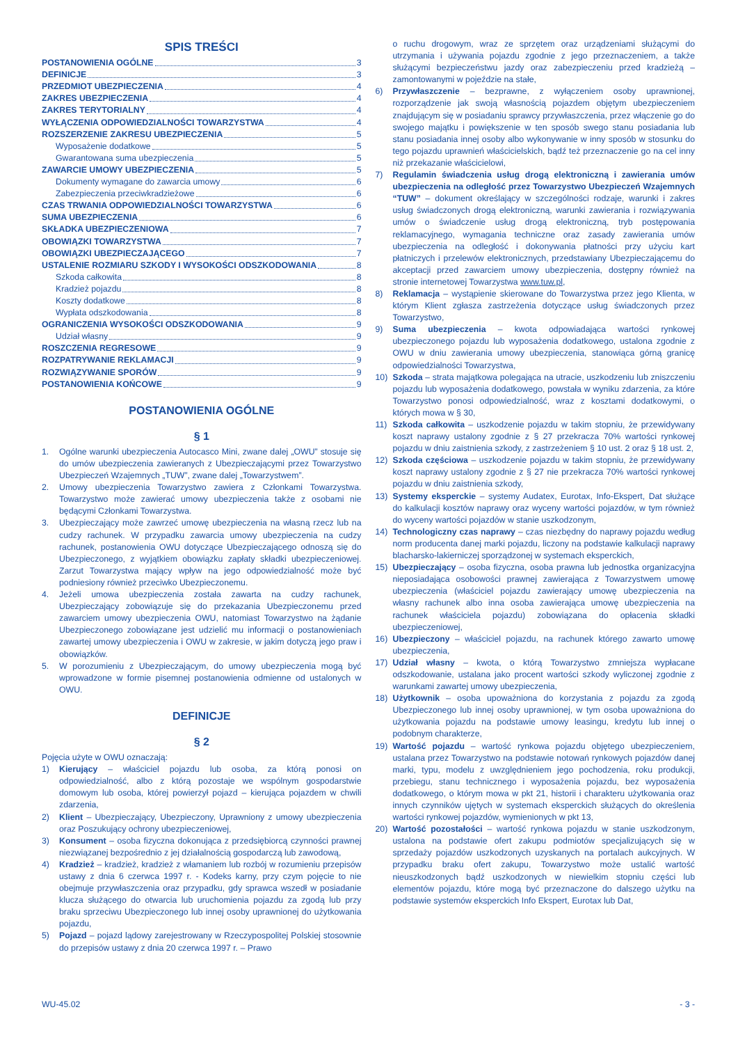SPIS TREŚCI
POSTANOWIENIA OGÓLNE 3
DEFINICJE 3
PRZEDMIOT UBEZPIECZENIA 4
ZAKRES UBEZPIECZENIA 4
ZAKRES TERYTORIALNY 4
WYŁĄCZENIA ODPOWIEDZIALNOŚCI TOWARZYSTWA 4
ROZSZERZENIE ZAKRESU UBEZPIECZENIA 5
Wyposażenie dodatkowe 5
Gwarantowana suma ubezpieczenia 5
ZAWARCIE UMOWY UBEZPIECZENIA 5
Dokumenty wymagane do zawarcia umowy 6
Zabezpieczenia przeciwkradzieżowe 6
CZAS TRWANIA ODPOWIEDZIALNOŚCI TOWARZYSTWA 6
SUMA UBEZPIECZENIA 6
SKŁADKA UBEZPIECZENIOWA 7
OBOWIĄZKI TOWARZYSTWA 7
OBOWIĄZKI UBEZPIECZAJĄCEGO 7
USTALENIE ROZMIARU SZKODY I WYSOKOŚCI ODSZKODOWANIA 8
Szkoda całkowita 8
Kradzież pojazdu 8
Koszty dodatkowe 8
Wypłata odszkodowania 8
OGRANICZENIA WYSOKOŚCI ODSZKODOWANIA 9
Udział własny 9
ROSZCZENIA REGRESOWE 9
ROZPATRYWANIE REKLAMACJI 9
ROZWIĄZYWANIE SPORÓW 9
POSTANOWIENIA KOŃCOWE 9
POSTANOWIENIA OGÓLNE
§ 1
1. Ogólne warunki ubezpieczenia Autocasco Mini, zwane dalej „OWU” stosuje się do umów ubezpieczenia zawieranych z Ubezpieczającymi przez Towarzystwo Ubezpieczeń Wzajemnych „TUW”, zwane dalej „Towarzystwem”.
2. Umowy ubezpieczenia Towarzystwo zawiera z Członkami Towarzystwa. Towarzystwo może zawierać umowy ubezpieczenia także z osobami nie będącymi Członkami Towarzystwa.
3. Ubezpieczający może zawrzeć umowę ubezpieczenia na własną rzecz lub na cudzy rachunek. W przypadku zawarcia umowy ubezpieczenia na cudzy rachunek, postanowienia OWU dotyczące Ubezpieczającego odnoszą się do Ubezpieczonego, z wyjątkiem obowiązku zapłaty składki ubezpieczeniowej. Zarzut Towarzystwa mający wpływ na jego odpowiedzialność może być podniesiony również przeciwko Ubezpieczonemu.
4. Jeżeli umowa ubezpieczenia została zawarta na cudzy rachunek, Ubezpieczający zobowiązuje się do przekazania Ubezpieczonemu przed zawarciem umowy ubezpieczenia OWU, natomiast Towarzystwo na żądanie Ubezpieczonego zobowiązane jest udzielić mu informacji o postanowieniach zawartej umowy ubezpieczenia i OWU w zakresie, w jakim dotyczą jego praw i obowiązków.
5. W porozumieniu z Ubezpieczającym, do umowy ubezpieczenia mogą być wprowadzone w formie pisemnej postanowienia odmienne od ustalonych w OWU.
DEFINICJE
§ 2
Pojęcia użyte w OWU oznaczają:
1) Kierujący – właściciel pojazdu lub osoba, za którą ponosi on odpowiedzialność, albo z którą pozostaje we wspólnym gospodarstwie domowym lub osoba, której powierzył pojazd – kierująca pojazdem w chwili zdarzenia,
2) Klient – Ubezpieczający, Ubezpieczony, Uprawniony z umowy ubezpieczenia oraz Poszukujący ochrony ubezpieczeniowej,
3) Konsument – osoba fizyczna dokonująca z przedsiębiorcą czynności prawnej niezwiązanej bezpośrednio z jej działalnością gospodarczą lub zawodową,
4) Kradzież – kradzież, kradzież z włamaniem lub rozbój w rozumieniu przepisów ustawy z dnia 6 czerwca 1997 r. - Kodeks karny, przy czym pojęcie to nie obejmuje przywłaszczenia oraz przypadku, gdy sprawca wszedł w posiadanie klucza służącego do otwarcia lub uruchomienia pojazdu za zgodą lub przy braku sprzeciwu Ubezpieczonego lub innej osoby uprawnionej do użytkowania pojazdu,
5) Pojazd – pojazd lądowy zarejestrowany w Rzeczypospolitej Polskiej stosownie do przepisów ustawy z dnia 20 czerwca 1997 r. – Prawo
o ruchu drogowym, wraz ze sprzętem oraz urządzeniami służącymi do utrzymania i używania pojazdu zgodnie z jego przeznaczeniem, a także służącymi bezpieczeństwu jazdy oraz zabezpieczeniu przed kradzieżą – zamontowanymi w pojeździe na stałe,
6) Przywłaszczenie – bezprawne, z wyłączeniem osoby uprawnionej, rozporządzenie jak swoją własnością pojazdem objętym ubezpieczeniem znajdującym się w posiadaniu sprawcy przywłaszczenia, przez włączenie go do swojego majątku i powiększenie w ten sposób swego stanu posiadania lub stanu posiadania innej osoby albo wykonywanie w inny sposób w stosunku do tego pojazdu uprawnień właścicielskich, bądź też przeznaczenie go na cel inny niż przekazanie właścicielowi,
7) Regulamin świadczenia usług drogą elektroniczną i zawierania umów ubezpieczenia na odległość przez Towarzystwo Ubezpieczeń Wzajemnych “TUW” – dokument określający w szczególności rodzaje, warunki i zakres usług świadczonych drogą elektroniczną, warunki zawierania i rozwiązywania umów o świadczenie usług drogą elektroniczną, tryb postępowania reklamacyjnego, wymagania techniczne oraz zasady zawierania umów ubezpieczenia na odległość i dokonywania płatności przy użyciu kart płatniczych i przelewów elektronicznych, przedstawiany Ubezpieczającemu do akceptacji przed zawarciem umowy ubezpieczenia, dostępny również na stronie internetowej Towarzystwa www.tuw.pl,
8) Reklamacja – wystąpienie skierowane do Towarzystwa przez jego Klienta, w którym Klient zgłasza zastrzeżenia dotyczące usług świadczonych przez Towarzystwo,
9) Suma ubezpieczenia – kwota odpowiadająca wartości rynkowej ubezpieczonego pojazdu lub wyposażenia dodatkowego, ustalona zgodnie z OWU w dniu zawierania umowy ubezpieczenia, stanowiąca górną granicę odpowiedzialności Towarzystwa,
10) Szkoda – strata majątkowa polegająca na utracie, uszkodzeniu lub zniszczeniu pojazdu lub wyposażenia dodatkowego, powstała w wyniku zdarzenia, za które Towarzystwo ponosi odpowiedzialność, wraz z kosztami dodatkowymi, o których mowa w § 30,
11) Szkoda całkowita – uszkodzenie pojazdu w takim stopniu, że przewidywany koszt naprawy ustalony zgodnie z § 27 przekracza 70% wartości rynkowej pojazdu w dniu zaistnienia szkody, z zastrzeżeniem § 10 ust. 2 oraz § 18 ust. 2,
12) Szkoda częściowa – uszkodzenie pojazdu w takim stopniu, że przewidywany koszt naprawy ustalony zgodnie z § 27 nie przekracza 70% wartości rynkowej pojazdu w dniu zaistnienia szkody,
13) Systemy eksperckie – systemy Audatex, Eurotax, Info-Ekspert, Dat służące do kalkulacji kosztów naprawy oraz wyceny wartości pojazdów, w tym również do wyceny wartości pojazdów w stanie uszkodzonym,
14) Technologiczny czas naprawy – czas niezbędny do naprawy pojazdu według norm producenta danej marki pojazdu, liczony na podstawie kalkulacji naprawy blacharsko-lakierniczej sporządzonej w systemach eksperckich,
15) Ubezpieczający – osoba fizyczna, osoba prawna lub jednostka organizacyjna nieposiadająca osobowości prawnej zawierająca z Towarzystwem umowę ubezpieczenia (właściciel pojazdu zawierający umowę ubezpieczenia na własny rachunek albo inna osoba zawierająca umowę ubezpieczenia na rachunek właściciela pojazdu) zobowiązana do opłacenia składki ubezpieczeniowej,
16) Ubezpieczony – właściciel pojazdu, na rachunek którego zawarto umowę ubezpieczenia,
17) Udział własny – kwota, o którą Towarzystwo zmniejsza wypłacane odszkodowanie, ustalana jako procent wartości szkody wyliczonej zgodnie z warunkami zawartej umowy ubezpieczenia,
18) Użytkownik – osoba upoważniona do korzystania z pojazdu za zgodą Ubezpieczonego lub innej osoby uprawnionej, w tym osoba upoważniona do użytkowania pojazdu na podstawie umowy leasingu, kredytu lub innej o podobnym charakterze,
19) Wartość pojazdu – wartość rynkowa pojazdu objętego ubezpieczeniem, ustalana przez Towarzystwo na podstawie notowań rynkowych pojazdów danej marki, typu, modelu z uwzględnieniem jego pochodzenia, roku produkcji, przebiegu, stanu technicznego i wyposażenia pojazdu, bez wyposażenia dodatkowego, o którym mowa w pkt 21, historii i charakteru użytkowania oraz innych czynników ujętych w systemach eksperckich służących do określenia wartości rynkowej pojazdów, wymienionych w pkt 13,
20) Wartość pozostałości – wartość rynkowa pojazdu w stanie uszkodzonym, ustalona na podstawie ofert zakupu podmiotów specjalizujących się w sprzedaży pojazdów uszkodzonych uzyskanych na portalach aukcyjnych. W przypadku braku ofert zakupu, Towarzystwo może ustalić wartość nieuszkodzonych bądź uszkodzonych w niewielkim stopniu części lub elementów pojazdu, które mogą być przeznaczone do dalszego użytku na podstawie systemów eksperckich Info Ekspert, Eurotax lub Dat,
WU-45.02 - 3 -